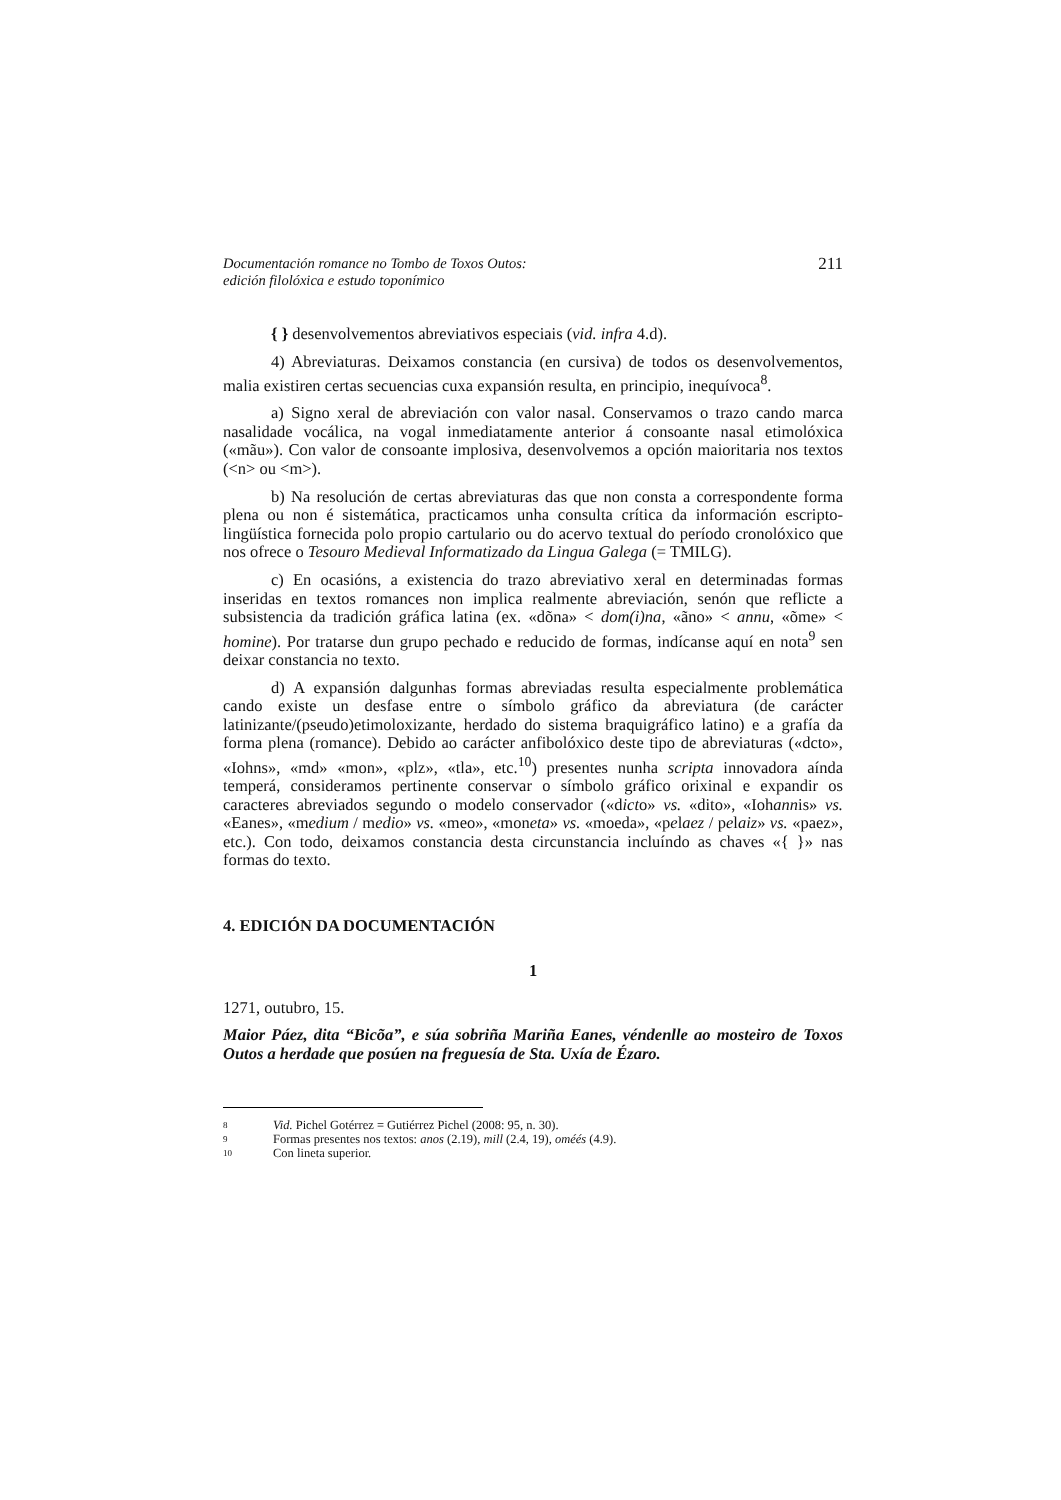Documentación romance no Tombo de Toxos Outos:
edición filolóxica e estudo toponímico
211
{ } desenvolvementos abreviativos especiais (vid. infra 4.d).
4) Abreviaturas. Deixamos constancia (en cursiva) de todos os desenvolvementos, malia existiren certas secuencias cuxa expansión resulta, en principio, inequívoca<sup>8</sup>.
a) Signo xeral de abreviación con valor nasal. Conservamos o trazo cando marca nasalidade vocálica, na vogal inmediatamente anterior á consoante nasal etimolóxica («mãu»). Con valor de consoante implosiva, desenvolvemos a opción maioritaria nos textos (<n> ou <m>).
b) Na resolución de certas abreviaturas das que non consta a correspondente forma plena ou non é sistemática, practicamos unha consulta crítica da información escripto-lingüística fornecida polo propio cartulario ou do acervo textual do período cronolóxico que nos ofrece o Tesouro Medieval Informatizado da Lingua Galega (= TMILG).
c) En ocasións, a existencia do trazo abreviativo xeral en determinadas formas inseridas en textos romances non implica realmente abreviación, senón que reflicte a subsistencia da tradición gráfica latina (ex. «dõna» < dom(i)na, «ãno» < annu, «õme» < homine). Por tratarse dun grupo pechado e reducido de formas, indícanse aquí en nota<sup>9</sup> sen deixar constancia no texto.
d) A expansión dalgunhas formas abreviadas resulta especialmente problemática cando existe un desfase entre o símbolo gráfico da abreviatura (de carácter latinizante/(pseudo)etimoloxizante, herdado do sistema braquigráfico latino) e a grafía da forma plena (romance). Debido ao carácter anfibolóxico deste tipo de abreviaturas («dcto», «Iohns», «md» «mon», «plz», «tla», etc.<sup>10</sup>) presentes nunha scripta innovadora aínda temperá, consideramos pertinente conservar o símbolo gráfico orixinal e expandir os caracteres abreviados segundo o modelo conservador («dicto» vs. «dito», «Iohannis» vs. «Eanes», «medium / medio» vs. «meo», «moneta» vs. «moeda», «pelaez / pelaiz» vs. «paez», etc.). Con todo, deixamos constancia desta circunstancia incluíndo as chaves «{ }» nas formas do texto.
4. EDICIÓN DA DOCUMENTACIÓN
1
1271, outubro, 15.
Maior Páez, dita “Bicõa”, e súa sobriña Mariña Eanes, véndenlle ao mosteiro de Toxos Outos a herdade que posúen na freguesía de Sta. Uxía de Ézaro.
8 Vid. Pichel Gotérrez = Gutiérrez Pichel (2008: 95, n. 30).
9 Formas presentes nos textos: anos (2.19), mill (2.4, 19), oméés (4.9).
10 Con lineta superior.